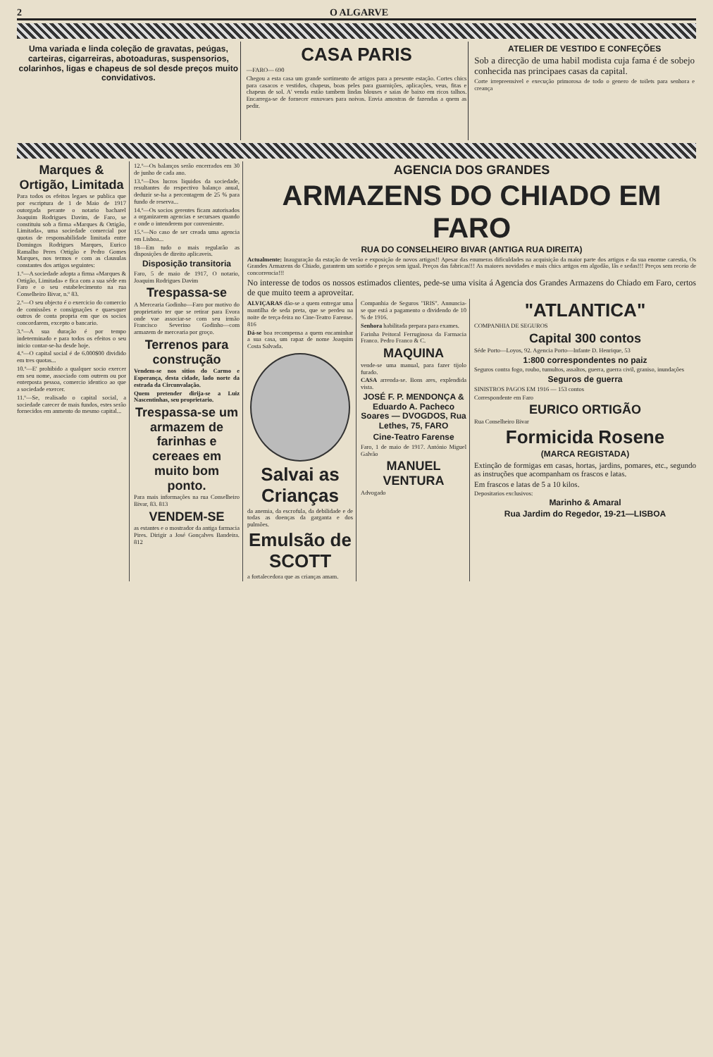2 O ALGARVE
Uma variada e linda coleção de gravatas, peúgas, carteiras, cigarreiras, abotoaduras, suspensorios, colarinhos, ligas e chapeus de sol desde preços muito convidativos.
CASA PARIS
—FARO— 690
Chegou a esta casa um grande sortimento de artigos para a presente estação. Cortes chics para casacos e vestidos, chapeus, boas peles para guarnições, aplicações, veus, fitas e chapeus de sol. A' venda estão tambem lindas blouses e saias de baixo em ricos talhos. Encarrega-se de fornecer enxovaes para noivas. Envia amostras de fazendas a qnem as pedir.
ATELIER DE VESTIDO E CONFEÇÕES
Sob a direcção de uma habil modista cuja fama é de sobejo conhecida nas principaes casas da capital.
Corte irrepreensivel e execução primorosa de todo o genero de toilets para senhora e creança
Marques & Ortigão, Limitada
Para todos os efeitos legaes se publica que por escriptura de 1 de Maio de 1917 outorgada perante o notario bacharel Joaquim Rodrigues Davim, de Faro, se constituiu sob a firma «Marques & Ortigão, Limitada», uma sociedade comercial por quotas de responsabilidade limitada entre Domingos Rodrigues Marques, Eurico Ramalho Peres Ortigão e Pedro Gomes Marques, nos termos e com as clausulas constantes dos artigos seguintes:
1.º—A sociedade adopta a firma «Marques & Ortigão, Limitada» e fica com a sua séde em Faro e o seu estabelecimento na rua Conselheiro Bivar, n.º 83.
2.º—O seu objecto é o exercicio do comercio de comissões e consignações e quaesquer outros de conta propria em que os socios concordarem, excepto o bancario.
3.º—A sua duração é por tempo indeterminado e para todos os efeitos o seu inicio contar-se-ha desde hoje.
4.º—O capital social é de 6.000$00 dividido em tres quotas...
10.º—E' prohibido a qualquer socio exercer em seu nome, associado com outrem ou por enterposta pessoa, comercio identico ao que a sociedade exercer.
11.º—Se, realisado o capital social, a sociedade carecer de mais fundos, estes serão fornecidos em anmento do mesmo capital...
12.º—Os balanços serão encerrados em 30 de junho de cada ano.
13.º—Dos lucros liquidos da sociedade, resultantes do respectivo balanço anual, deduzir se-ha a percentagem de 25 % para fundo de reserva...
14.º—Os socios gerentes ficam autorisados a organizarem agencias e secursaes quando e onde o intenderem por conveniente.
15.º—No caso de ser creada uma agencia em Lisboa...
18—Em tudo o mais regularão as disposições de direito aplicaveis.
Disposição transitoria
Faro, 5 de maio de 1917, O notario, Joaquim Rodrigues Davim
Trespassa-se
A Mercearia Godinho—Faro por motivo do proprietario ter que se retirar para Evora onde vae associar-se com seu irmão Francisco Severino Godinho—com armazem de mercearia por groço.
Terrenos para construção
Vendem-se nos sitios do Carmo e Esperança, desta cidade, lado norte da estrada da Circunvalação.
Quem pretender dirija-se a Luiz Nascentinhas, seu proprietario.
Trespassa-se um armazem de farinhas e cereaes em muito bom ponto.
Para mais informações na rua Conselheiro Bivar, 83. 813
VENDEM-SE
as estantes e o mostrador da antiga farmacia Pires. Dirigir a José Gonçalves Bandeira. 812
AGENCIA DOS GRANDES
ARMAZENS DO CHIADO EM FARO
RUA DO CONSELHEIRO BIVAR (ANTIGA RUA DIREITA)
Actualmente: Inauguração da estação de verão e exposição de novos artigos!! Apesar das enumeras dificuldades na acquisição da maior parte dos artigos e da sua enorme carestia, Os Grandes Armazens do Chiado, garantem um sortido e preços sem igual. Preços das fabricas!!! As maiores novidades e mais chics artigos em algodão, lãs e sedas!!! Preços sem receio de concorrencia!!!
No interesse de todos os nossos estimados clientes, pede-se uma visita á Agencia dos Grandes Armazens do Chiado em Faro, certos de que muito teem a aproveitar.
ALVIÇARAS dão-se a quem entregar uma mantilha de seda preta, que se perdeu na noite de terça-feira no Cine-Teatro Farense. 816
Dá-se boa recompensa a quem encaminhar a sua casa, um rapaz de nome Joaquim Costa Salvada.
Salvai as Crianças
da anemia, da escrofula, da debilidade e de todas as doenças da garganta e dos pulmões.
Emulsão de SCOTT
a fortalecedora que as crianças amam.
Companhia de Seguros "IRIS". Annuncia-se que está a pagamento o dividendo de 10 % de 1916.
Senhora habilitada prepara para exames.
Farinha Peitoral Ferruginosa da Farmacia Franco. Pedro Franco & C.
MAQUINA
vende-se uma manual, para fazer tijolo furado.
CASA arrenda-se. Bons ares, explendida vista.
JOSÉ F. P. MENDONÇA & Eduardo A. Pacheco Soares — DVOGDOS, Rua Lethes, 75, FARO
Cine-Teatro Farense
Faro, 1 de maio de 1917. António Miguel Galvão
MANUEL VENTURA
Advogado
"ATLANTICA"
COMPANHIA DE SEGUROS
Capital 300 contos
Séde Porto—Loyos, 92. Agencia Porto—Infante D. Henrique, 53
1:800 correspondentes no paiz
Seguros contra fogo, roubo, tumultos, assaltos, guerra, guerra civil, graniso, inundações
Seguros de guerra
SINISTROS PAGOS EM 1916 — 153 contos
Correspondente em Faro
EURICO ORTIGÃO
Rua Conselheiro Bivar
Formicida Rosene
(MARCA REGISTADA)
Extinção de formigas em casas, hortas, jardins, pomares, etc., segundo as instruções que acompanham os frascos e latas.
Em frascos e latas de 5 a 10 kilos.
Depositarios exclusivos:
Marinho & Amaral
Rua Jardim do Regedor, 19-21—LISBOA